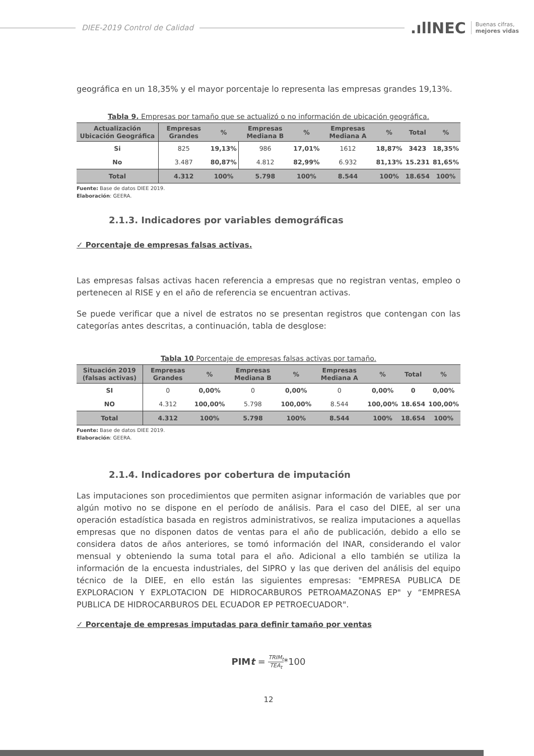DIEE-2019 Control de Calidad
.ıllNEC Buenas cifras,
mejores vidas
geográfica en un 18,35% y el mayor porcentaje lo representa las empresas grandes 19,13%.
Tabla 9. Empresas por tamaño que se actualizó o no información de ubicación geográfica.
| Actualización Ubicación Geográfica | Empresas Grandes | % | Empresas Mediana B | % | Empresas Mediana A | % | Total | % |
| --- | --- | --- | --- | --- | --- | --- | --- | --- |
| Si | 825 | 19,13% | 986 | 17,01% | 1612 | 18,87% | 3423 | 18,35% |
| No | 3.487 | 80,87% | 4.812 | 82,99% | 6.932 | 81,13% | 15.231 | 81,65% |
| Total | 4.312 | 100% | 5.798 | 100% | 8.544 | 100% | 18.654 | 100% |
Fuente: Base de datos DIEE 2019.
Elaboración: GEERA.
2.1.3. Indicadores por variables demográficas
✓ Porcentaje de empresas falsas activas.
Las empresas falsas activas hacen referencia a empresas que no registran ventas, empleo o pertenecen al RISE y en el año de referencia se encuentran activas.
Se puede verificar que a nivel de estratos no se presentan registros que contengan con las categorías antes descritas, a continuación, tabla de desglose:
Tabla 10 Porcentaje de empresas falsas activas por tamaño.
| Situación 2019 (falsas activas) | Empresas Grandes | % | Empresas Mediana B | % | Empresas Mediana A | % | Total | % |
| --- | --- | --- | --- | --- | --- | --- | --- | --- |
| SI | 0 | 0,00% | 0 | 0,00% | 0 | 0,00% | 0 | 0,00% |
| NO | 4.312 | 100,00% | 5.798 | 100,00% | 8.544 | 100,00% | 18.654 | 100,00% |
| Total | 4.312 | 100% | 5.798 | 100% | 8.544 | 100% | 18.654 | 100% |
Fuente: Base de datos DIEE 2019.
Elaboración: GEERA.
2.1.4. Indicadores por cobertura de imputación
Las imputaciones son procedimientos que permiten asignar información de variables que por algún motivo no se dispone en el período de análisis. Para el caso del DIEE, al ser una operación estadística basada en registros administrativos, se realiza imputaciones a aquellas empresas que no disponen datos de ventas para el año de publicación, debido a ello se considera datos de años anteriores, se tomó información del INAR, considerando el valor mensual y obteniendo la suma total para el año. Adicional a ello también se utiliza la información de la encuesta industriales, del SIPRO y las que deriven del análisis del equipo técnico de la DIEE, en ello están las siguientes empresas: "EMPRESA PUBLICA DE EXPLORACION Y EXPLOTACION DE HIDROCARBUROS PETROAMAZONAS EP" y “EMPRESA PUBLICA DE HIDROCARBUROS DEL ECUADOR EP PETROECUADOR".
✓ Porcentaje de empresas imputadas para definir tamaño por ventas
PIMt = TRIM<sub>t</sub> TEA<sub>t</sub>*100
12